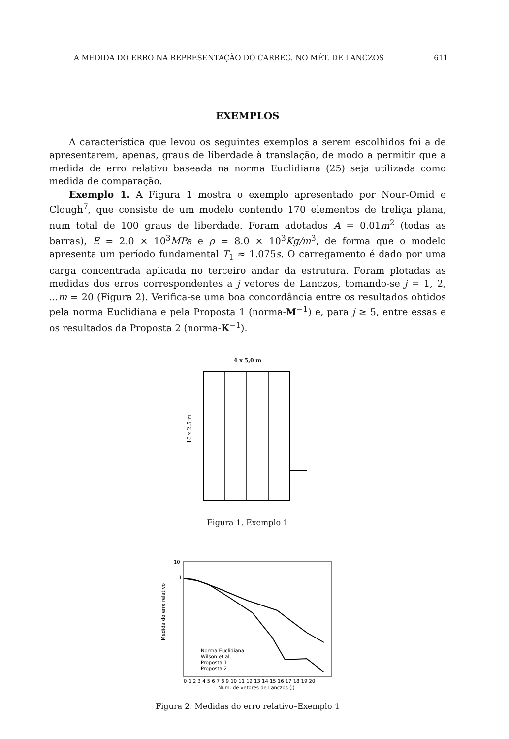A MEDIDA DO ERRO NA REPRESENTAÇÃO DO CARREG. NO MÉT. DE LANCZOS 611
EXEMPLOS
A característica que levou os seguintes exemplos a serem escolhidos foi a de apresentarem, apenas, graus de liberdade à translação, de modo a permitir que a medida de erro relativo baseada na norma Euclidiana (25) seja utilizada como medida de comparação.
Exemplo 1. A Figura 1 mostra o exemplo apresentado por Nour-Omid e Clough<sup>7</sup>, que consiste de um modelo contendo 170 elementos de treliça plana, num total de 100 graus de liberdade. Foram adotados A = 0.01m<sup>2</sup> (todas as barras), E = 2.0 × 10<sup>3</sup>MPa e ρ = 8.0 × 10<sup>3</sup>Kg/m<sup>3</sup>, de forma que o modelo apresenta um período fundamental T<sub>1</sub> ≈ 1.075s. O carregamento é dado por uma carga concentrada aplicada no terceiro andar da estrutura. Foram plotadas as medidas dos erros correspondentes a j vetores de Lanczos, tomando-se j = 1, 2, ...m = 20 (Figura 2). Verifica-se uma boa concordância entre os resultados obtidos pela norma Euclidiana e pela Proposta 1 (norma-M<sup>−1</sup>) e, para j ≥ 5, entre essas e os resultados da Proposta 2 (norma-K<sup>−1</sup>).
4 x 5,0 m
10 x 2,5 m
Figura 1. Exemplo 1
Norma Euclidiana
Wilson et al.
Proposta 1
Proposta 2
10
1
Medida do erro relativo
0 1 2 3 4 5 6 7 8 9 10 11 12 13 14 15 16 17 18 19 20
Num. de vetores de Lanczos (j)
Figura 2. Medidas do erro relativo–Exemplo 1